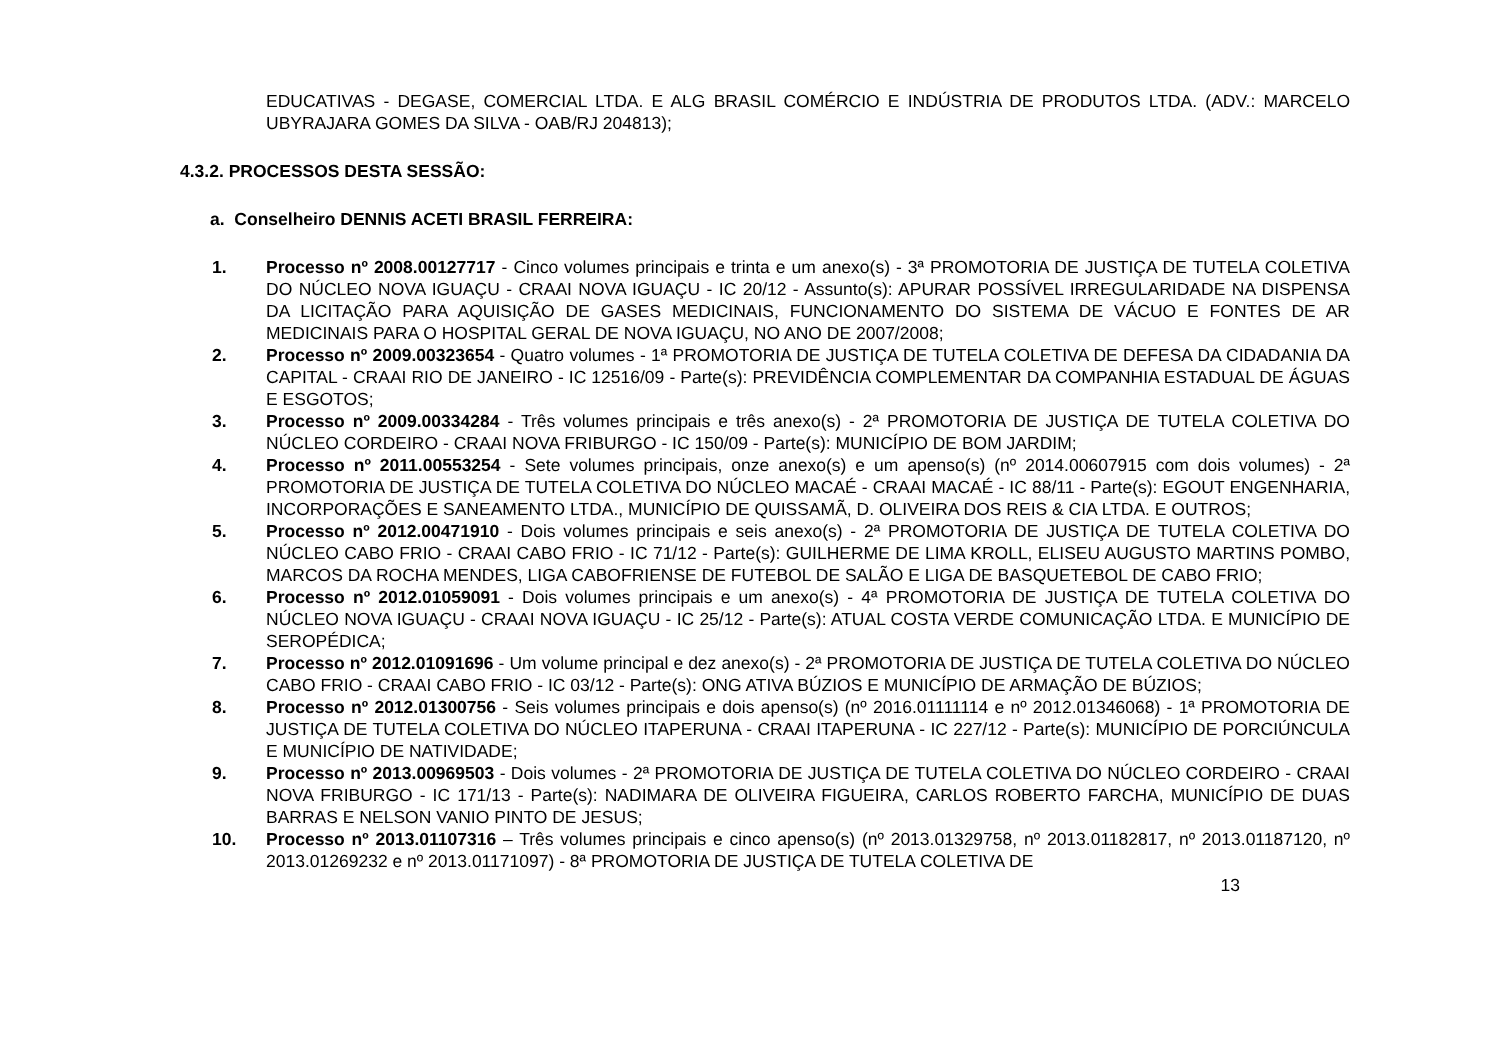EDUCATIVAS - DEGASE, COMERCIAL LTDA. E ALG BRASIL COMÉRCIO E INDÚSTRIA DE PRODUTOS LTDA. (ADV.: MARCELO UBYRAJARA GOMES DA SILVA - OAB/RJ 204813);
4.3.2. PROCESSOS DESTA SESSÃO:
a. Conselheiro DENNIS ACETI BRASIL FERREIRA:
1. Processo nº 2008.00127717 - Cinco volumes principais e trinta e um anexo(s) - 3ª PROMOTORIA DE JUSTIÇA DE TUTELA COLETIVA DO NÚCLEO NOVA IGUAÇU - CRAAI NOVA IGUAÇU - IC 20/12 - Assunto(s): APURAR POSSÍVEL IRREGULARIDADE NA DISPENSA DA LICITAÇÃO PARA AQUISIÇÃO DE GASES MEDICINAIS, FUNCIONAMENTO DO SISTEMA DE VÁCUO E FONTES DE AR MEDICINAIS PARA O HOSPITAL GERAL DE NOVA IGUAÇU, NO ANO DE 2007/2008;
2. Processo nº 2009.00323654 - Quatro volumes - 1ª PROMOTORIA DE JUSTIÇA DE TUTELA COLETIVA DE DEFESA DA CIDADANIA DA CAPITAL - CRAAI RIO DE JANEIRO - IC 12516/09 - Parte(s): PREVIDÊNCIA COMPLEMENTAR DA COMPANHIA ESTADUAL DE ÁGUAS E ESGOTOS;
3. Processo nº 2009.00334284 - Três volumes principais e três anexo(s) - 2ª PROMOTORIA DE JUSTIÇA DE TUTELA COLETIVA DO NÚCLEO CORDEIRO - CRAAI NOVA FRIBURGO - IC 150/09 - Parte(s): MUNICÍPIO DE BOM JARDIM;
4. Processo nº 2011.00553254 - Sete volumes principais, onze anexo(s) e um apenso(s) (nº 2014.00607915 com dois volumes) - 2ª PROMOTORIA DE JUSTIÇA DE TUTELA COLETIVA DO NÚCLEO MACAÉ - CRAAI MACAÉ - IC 88/11 - Parte(s): EGOUT ENGENHARIA, INCORPORAÇÕES E SANEAMENTO LTDA., MUNICÍPIO DE QUISSAMÃ, D. OLIVEIRA DOS REIS & CIA LTDA. E OUTROS;
5. Processo nº 2012.00471910 - Dois volumes principais e seis anexo(s) - 2ª PROMOTORIA DE JUSTIÇA DE TUTELA COLETIVA DO NÚCLEO CABO FRIO - CRAAI CABO FRIO - IC 71/12 - Parte(s): GUILHERME DE LIMA KROLL, ELISEU AUGUSTO MARTINS POMBO, MARCOS DA ROCHA MENDES, LIGA CABOFRIENSE DE FUTEBOL DE SALÃO E LIGA DE BASQUETEBOL DE CABO FRIO;
6. Processo nº 2012.01059091 - Dois volumes principais e um anexo(s) - 4ª PROMOTORIA DE JUSTIÇA DE TUTELA COLETIVA DO NÚCLEO NOVA IGUAÇU - CRAAI NOVA IGUAÇU - IC 25/12 - Parte(s): ATUAL COSTA VERDE COMUNICAÇÃO LTDA. E MUNICÍPIO DE SEROPÉDICA;
7. Processo nº 2012.01091696 - Um volume principal e dez anexo(s) - 2ª PROMOTORIA DE JUSTIÇA DE TUTELA COLETIVA DO NÚCLEO CABO FRIO - CRAAI CABO FRIO - IC 03/12 - Parte(s): ONG ATIVA BÚZIOS E MUNICÍPIO DE ARMAÇÃO DE BÚZIOS;
8. Processo nº 2012.01300756 - Seis volumes principais e dois apenso(s) (nº 2016.01111114 e nº 2012.01346068) - 1ª PROMOTORIA DE JUSTIÇA DE TUTELA COLETIVA DO NÚCLEO ITAPERUNA - CRAAI ITAPERUNA - IC 227/12 - Parte(s): MUNICÍPIO DE PORCIÚNCULA E MUNICÍPIO DE NATIVIDADE;
9. Processo nº 2013.00969503 - Dois volumes - 2ª PROMOTORIA DE JUSTIÇA DE TUTELA COLETIVA DO NÚCLEO CORDEIRO - CRAAI NOVA FRIBURGO - IC 171/13 - Parte(s): NADIMARA DE OLIVEIRA FIGUEIRA, CARLOS ROBERTO FARCHA, MUNICÍPIO DE DUAS BARRAS E NELSON VANIO PINTO DE JESUS;
10. Processo nº 2013.01107316 – Três volumes principais e cinco apenso(s) (nº 2013.01329758, nº 2013.01182817, nº 2013.01187120, nº 2013.01269232 e nº 2013.01171097) - 8ª PROMOTORIA DE JUSTIÇA DE TUTELA COLETIVA DE
13